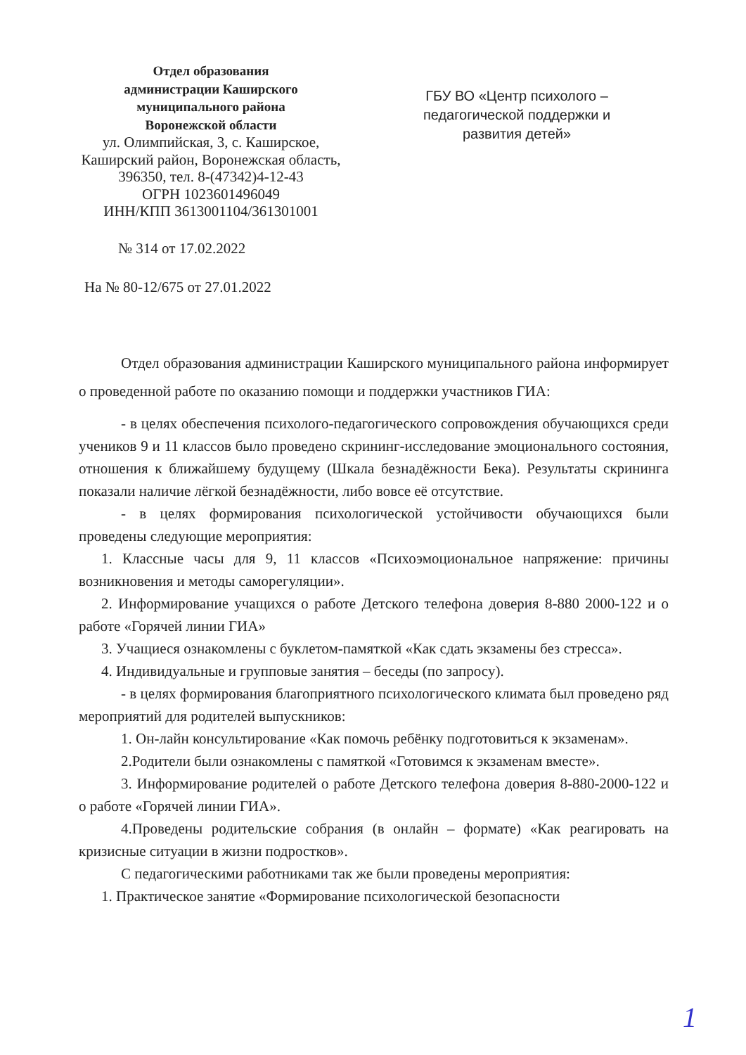Отдел образования
администрации Каширского
муниципального района
Воронежской области
ул. Олимпийская, 3, с. Каширское,
Каширский район, Воронежская область,
396350, тел. 8-(47342)4-12-43
ОГРН 1023601496049
ИНН/КПП 3613001104/361301001
ГБУ ВО «Центр психолого – педагогической поддержки и развития детей»
№ 314 от 17.02.2022
На № 80-12/675 от 27.01.2022
Отдел образования администрации Каширского муниципального района информирует о проведенной работе по оказанию помощи и поддержки участников ГИА:
- в целях обеспечения психолого-педагогического сопровождения обучающихся среди учеников 9 и 11 классов было проведено скрининг-исследование эмоционального состояния, отношения к ближайшему будущему (Шкала безнадёжности Бека). Результаты скрининга показали наличие лёгкой безнадёжности, либо вовсе её отсутствие.
- в целях формирования психологической устойчивости обучающихся были проведены следующие мероприятия:
1. Классные часы для 9, 11 классов «Психоэмоциональное напряжение: причины возникновения и методы саморегуляции».
2. Информирование учащихся о работе Детского телефона доверия 8-880 2000-122 и о работе «Горячей линии ГИА»
3. Учащиеся ознакомлены с буклетом-памяткой «Как сдать экзамены без стресса».
4. Индивидуальные и групповые занятия – беседы (по запросу).
- в целях формирования благоприятного психологического климата был проведено ряд мероприятий для родителей выпускников:
1. Он-лайн консультирование «Как помочь ребёнку подготовиться к экзаменам».
2.Родители были ознакомлены с памяткой «Готовимся к экзаменам вместе».
3. Информирование родителей о работе Детского телефона доверия 8-880-2000-122 и о работе «Горячей линии ГИА».
4.Проведены родительские собрания (в онлайн – формате) «Как реагировать на кризисные ситуации в жизни подростков».
С педагогическими работниками так же были проведены мероприятия:
1. Практическое занятие «Формирование психологической безопасности
1